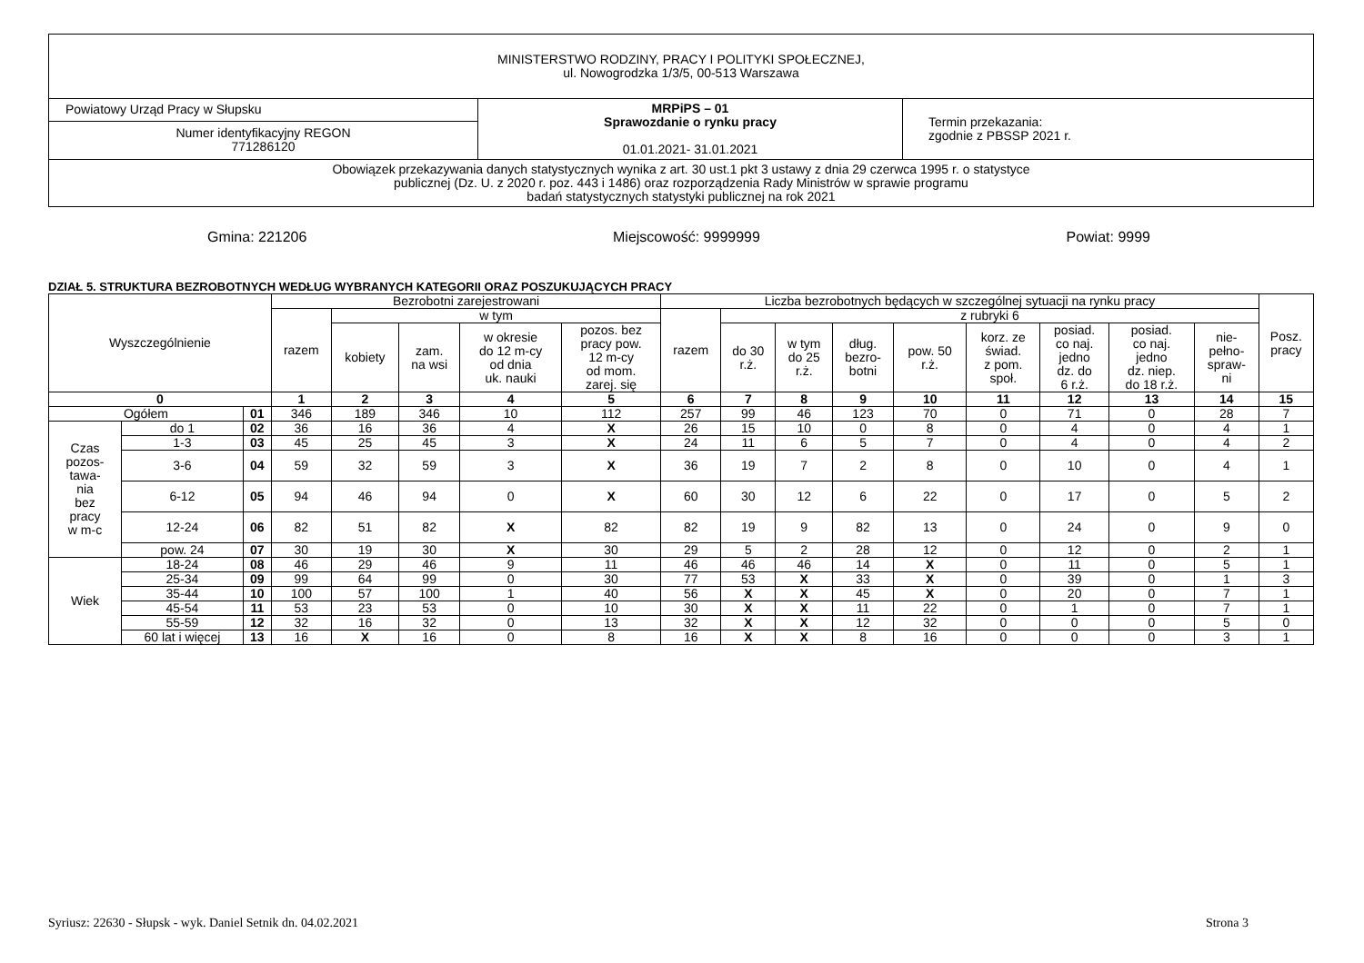| MINISTERSTWO RODZINY, PRACY I POLITYKI SPOŁECZNEJ, ul. Nowogrodzka 1/3/5, 00-513 Warszawa | | |
| Powiatowy Urząd Pracy w Słupsku | MRPiPS – 01 Sprawozdanie o rynku pracy 01.01.2021- 31.01.2021 | Termin przekazania: zgodnie z PBSSP 2021 r. |
| Numer identyfikacyjny REGON 771286120 | | |
| Obowiązek przekazywania danych statystycznych wynika z art. 30 ust.1 pkt 3 ustawy z dnia 29 czerwca 1995 r. o statystyce publicznej (Dz. U. z 2020 r. poz. 443 i 1486) oraz rozporządzenia Rady Ministrów w sprawie programu badań statystycznych statystyki publicznej na rok 2021 | | |
Gmina: 221206 Miejscowość: 9999999 Powiat: 9999
DZIAŁ 5. STRUKTURA BEZROBOTNYCH WEDŁUG WYBRANYCH KATEGORII ORAZ POSZUKUJĄCYCH PRACY
| Wyszczególnienie | | | Bezrobotni zarejestrowani | | | | | Liczba bezrobotnych będących w szczególnej sytuacji na rynku pracy | | | | | | | | | Posz. pracy |
| --- | --- | --- | --- | --- | --- | --- | --- | --- | --- | --- | --- | --- | --- | --- | --- | --- | --- |
| | | | razem | w tym | | | | razem | z rubryki 6 | | | | | | | | |
| | | | | kobiety | zam. na wsi | w okresie do 12 m-cy od dnia uk. nauki | pozos. bez pracy pow. 12 m-cy od mom. zarej. się | | do 30 r.ż. | w tym do 25 r.ż. | dług. bezro- botni | pow. 50 r.ż. | korz. ze świad. z pom. społ. | posiad. co naj. jedno dz. do 6 r.ż. | posiad. co naj. jedno dz. niep. do 18 r.ż. | nie- pełno- spraw- ni | |
| 0 | | | 1 | 2 | 3 | 4 | 5 | 6 | 7 | 8 | 9 | 10 | 11 | 12 | 13 | 14 | 15 |
| Ogółem | | 01 | 346 | 189 | 346 | 10 | 112 | 257 | 99 | 46 | 123 | 70 | 0 | 71 | 0 | 28 | 7 |
| Czas pozos- tawa- nia bez pracy w m-c | do 1 | 02 | 36 | 16 | 36 | 4 | X | 26 | 15 | 10 | 0 | 8 | 0 | 4 | 0 | 4 | 1 |
| | 1-3 | 03 | 45 | 25 | 45 | 3 | X | 24 | 11 | 6 | 5 | 7 | 0 | 4 | 0 | 4 | 2 |
| | 3-6 | 04 | 59 | 32 | 59 | 3 | X | 36 | 19 | 7 | 2 | 8 | 0 | 10 | 0 | 4 | 1 |
| | 6-12 | 05 | 94 | 46 | 94 | 0 | X | 60 | 30 | 12 | 6 | 22 | 0 | 17 | 0 | 5 | 2 |
| | 12-24 | 06 | 82 | 51 | 82 | X | 82 | 82 | 19 | 9 | 82 | 13 | 0 | 24 | 0 | 9 | 0 |
| | pow. 24 | 07 | 30 | 19 | 30 | X | 30 | 29 | 5 | 2 | 28 | 12 | 0 | 12 | 0 | 2 | 1 |
| Wiek | 18-24 | 08 | 46 | 29 | 46 | 9 | 11 | 46 | 46 | 46 | 14 | X | 0 | 11 | 0 | 5 | 1 |
| | 25-34 | 09 | 99 | 64 | 99 | 0 | 30 | 77 | 53 | X | 33 | X | 0 | 39 | 0 | 1 | 3 |
| | 35-44 | 10 | 100 | 57 | 100 | 1 | 40 | 56 | X | X | 45 | X | 0 | 20 | 0 | 7 | 1 |
| | 45-54 | 11 | 53 | 23 | 53 | 0 | 10 | 30 | X | X | 11 | 22 | 0 | 1 | 0 | 7 | 1 |
| | 55-59 | 12 | 32 | 16 | 32 | 0 | 13 | 32 | X | X | 12 | 32 | 0 | 0 | 0 | 5 | 0 |
| | 60 lat i więcej | 13 | 16 | X | 16 | 0 | 8 | 16 | X | X | 8 | 16 | 0 | 0 | 0 | 3 | 1 |
Syriusz: 22630 - Słupsk - wyk. Daniel Setnik dn. 04.02.2021 Strona 3